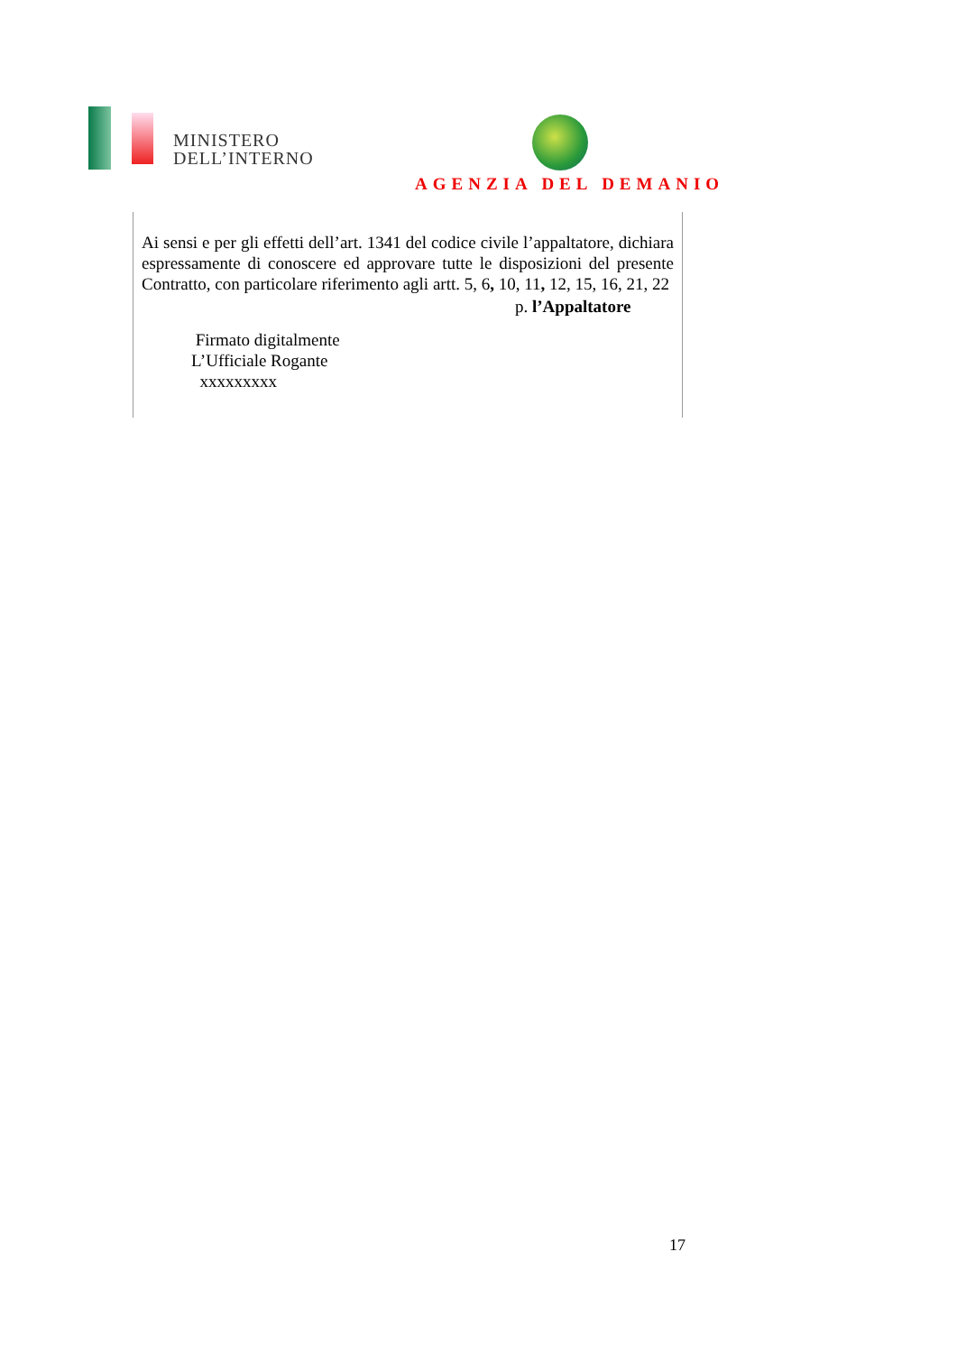MINISTERO
DELL’INTERNO
AGENZIA DEL DEMANIO
Ai sensi e per gli effetti dell’art. 1341 del codice civile l’appaltatore, dichiara espressamente di conoscere ed approvare tutte le disposizioni del presente Contratto, con particolare riferimento agli artt. 5, 6, 10, 11, 12, 15, 16, 21, 22
p. l’Appaltatore
Firmato digitalmente
L’Ufficiale Rogante
xxxxxxxxx
17